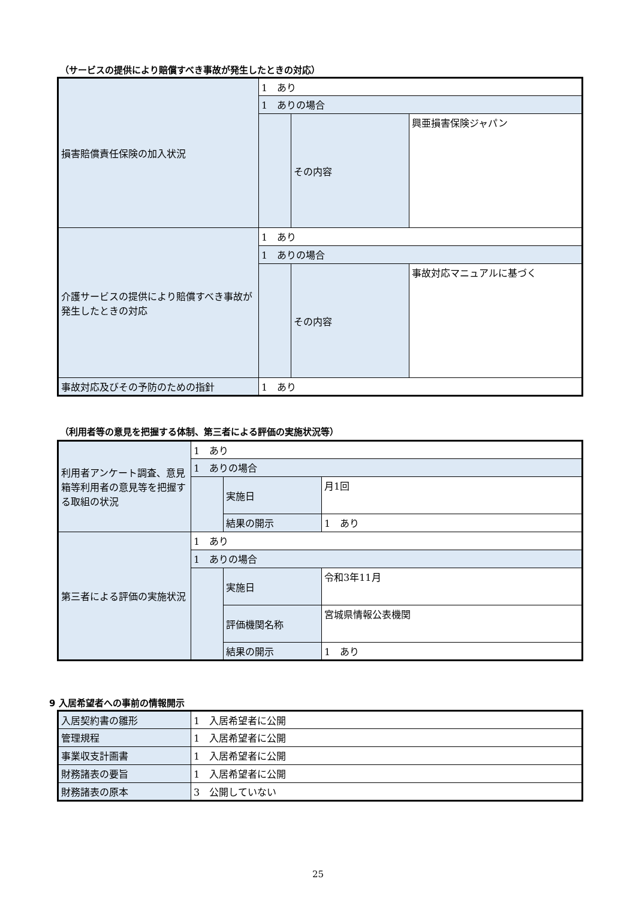（サービスの提供により賠償すべき事故が発生したときの対応）
| 損害賠償責任保険の加入状況 | 1 あり | | |
| | 1 ありの場合 | | |
| | | その内容 | 興亜損害保険ジャパン |
| 介護サービスの提供により賠償すべき事故が発生したときの対応 | 1 あり | | |
| | 1 ありの場合 | | |
| | | その内容 | 事故対応マニュアルに基づく |
| 事故対応及びその予防のための指針 | 1 あり | | |
（利用者等の意見を把握する体制、第三者による評価の実施状況等）
| 利用者アンケート調査、意見箱等利用者の意見等を把握する取組の状況 | 1 あり | | |
| | 1 ありの場合 | | |
| | | 実施日 | 月1回 |
| | | 結果の開示 | 1 あり |
| 第三者による評価の実施状況 | 1 あり | | |
| | 1 ありの場合 | | |
| | | 実施日 | 令和3年11月 |
| | | 評価機関名称 | 宮城県情報公表機関 |
| | | 結果の開示 | 1 あり |
9 入居希望者への事前の情報開示
| 入居契約書の雛形 | 1 入居希望者に公開 |
| 管理規程 | 1 入居希望者に公開 |
| 事業収支計画書 | 1 入居希望者に公開 |
| 財務諸表の要旨 | 1 入居希望者に公開 |
| 財務諸表の原本 | 3 公開していない |
25